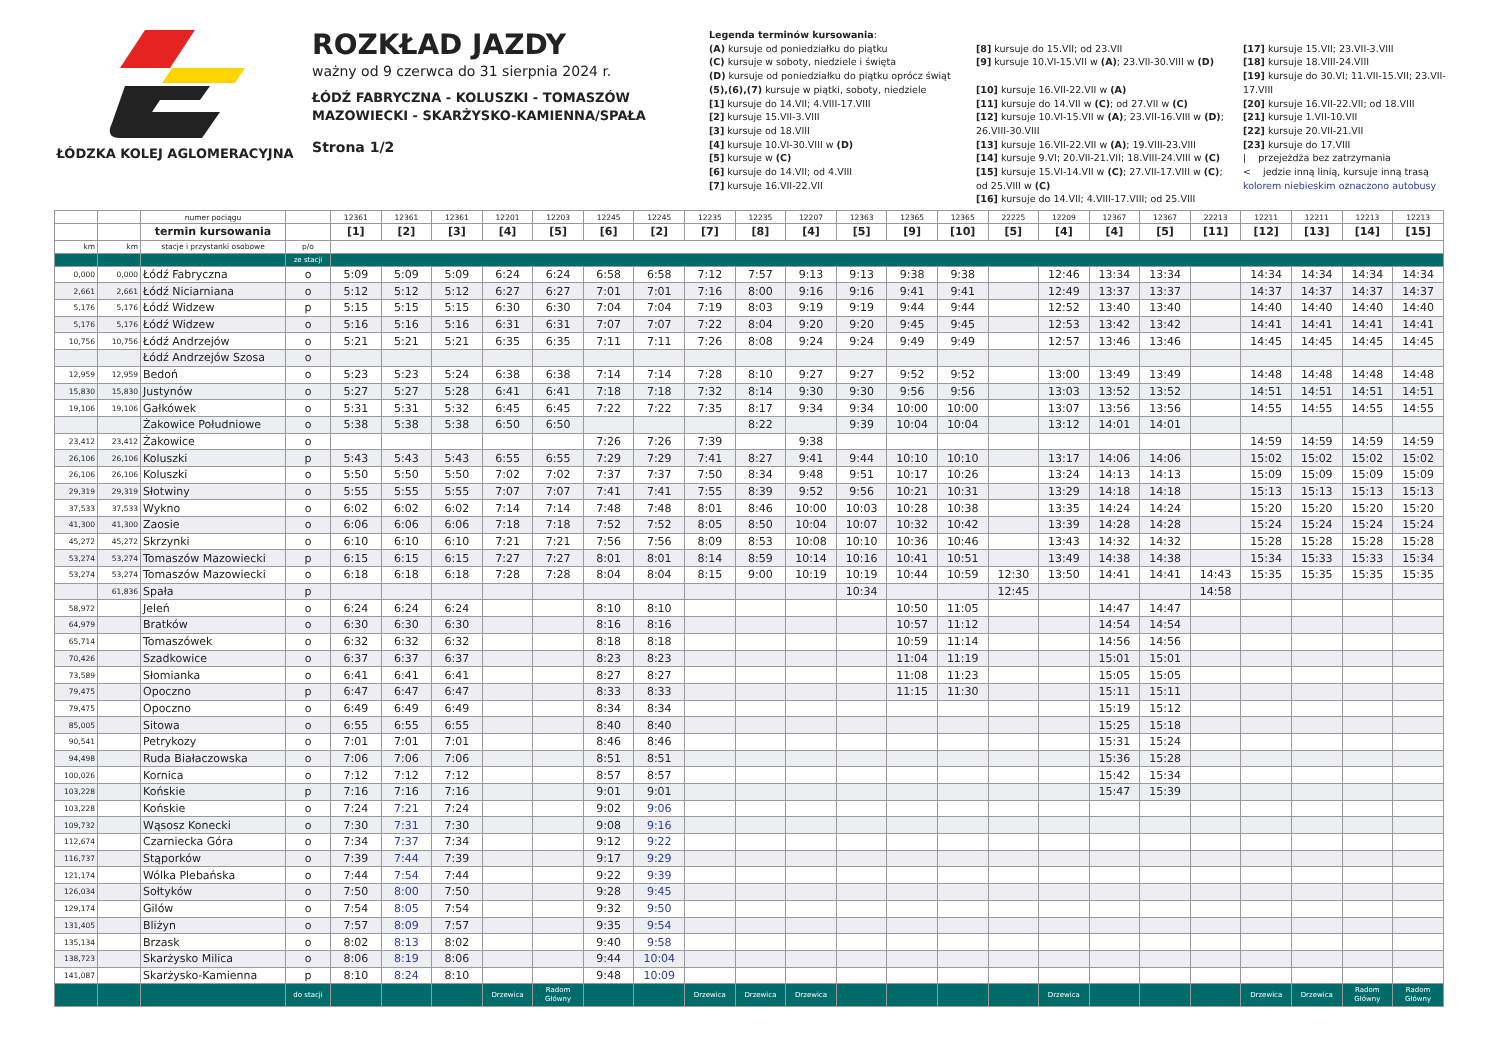ŁÓDZKA KOLEJ AGLOMERACYJNA
ROZKŁAD JAZDY
ważny od 9 czerwca do 31 sierpnia 2024 r.
ŁÓDŹ FABRYCZNA - KOLUSZKI - TOMASZÓW MAZOWIECKI - SKARŻYSKO-KAMIENNA/SPAŁA
Strona 1/2
Legenda terminów kursowania:
(A) kursuje od poniedziałku do piątku
(C) kursuje w soboty, niedziele i święta
(D) kursuje od poniedziałku do piątku oprócz świąt
(5),(6),(7) kursuje w piątki, soboty, niedziele
[1] kursuje do 14.VII; 4.VIII-17.VIII
[2] kursuje 15.VII-3.VIII
[3] kursuje od 18.VIII
[4] kursuje 10.VI-30.VIII w (D)
[5] kursuje w (C)
[6] kursuje do 14.VII; od 4.VIII
[7] kursuje 16.VII-22.VII
[8] kursuje do 15.VII; od 23.VII
[9] kursuje 10.VI-15.VII w (A); 23.VII-30.VIII w (D)
[10] kursuje 16.VII-22.VII w (A)
[11] kursuje do 14.VII w (C); od 27.VII w (C)
[12] kursuje 10.VI-15.VII w (A); 23.VII-16.VIII w (D); 26.VIII-30.VIII
[13] kursuje 16.VII-22.VII w (A); 19.VIII-23.VIII
[14] kursuje 9.VI; 20.VII-21.VII; 18.VIII-24.VIII w (C)
[15] kursuje 15.VI-14.VII w (C); 27.VII-17.VIII w (C); od 25.VIII w (C)
[16] kursuje do 14.VII; 4.VIII-17.VIII; od 25.VIII
[17] kursuje 15.VII; 23.VII-3.VIII
[18] kursuje 18.VIII-24.VIII
[19] kursuje do 30.VI; 11.VII-15.VII; 23.VII-17.VIII
[20] kursuje 16.VII-22.VII; od 18.VIII
[21] kursuje 1.VII-10.VII
[22] kursuje 20.VII-21.VII
[23] kursuje do 17.VIII
| przejeżdża bez zatrzymania
< jedzie inną linią, kursuje inną trasą
kolorem niebieskim oznaczono autobusy
| | | numer pociągu | | 12361 | 12361 | 12361 | 12201 | 12203 | 12245 | 12245 | 12235 | 12235 | 12207 | 12363 | 12365 | 12365 | 22225 | 12209 | 12367 | 12367 | 22213 | 12211 | 12211 | 12213 | 12213 |
| --- | --- | --- | --- | --- | --- | --- | --- | --- | --- | --- | --- | --- | --- | --- | --- | --- | --- | --- | --- | --- | --- | --- | --- | --- | --- |
| | | termin kursowania | | [1] | [2] | [3] | [4] | [5] | [6] | [2] | [7] | [8] | [4] | [5] | [9] | [10] | [5] | [4] | [4] | [5] | [11] | [12] | [13] | [14] | [15] |
| km | km | stacje i przystanki osobowe | p/o | | | | | | | | | | | | | | | | | | | | | | |
| | | | ze stacji | | | | | | | | | | | | | | | | | | | | | | |
| 0,000 | 0,000 | Łódź Fabryczna | o | 5:09 | 5:09 | 5:09 | 6:24 | 6:24 | 6:58 | 6:58 | 7:12 | 7:57 | 9:13 | 9:13 | 9:38 | 9:38 | | 12:46 | 13:34 | 13:34 | | 14:34 | 14:34 | 14:34 | 14:34 |
| 2,661 | 2,661 | Łódź Niciarniana | o | 5:12 | 5:12 | 5:12 | 6:27 | 6:27 | 7:01 | 7:01 | 7:16 | 8:00 | 9:16 | 9:16 | 9:41 | 9:41 | | 12:49 | 13:37 | 13:37 | | 14:37 | 14:37 | 14:37 | 14:37 |
| 5,176 | 5,176 | Łódź Widzew | p | 5:15 | 5:15 | 5:15 | 6:30 | 6:30 | 7:04 | 7:04 | 7:19 | 8:03 | 9:19 | 9:19 | 9:44 | 9:44 | | 12:52 | 13:40 | 13:40 | | 14:40 | 14:40 | 14:40 | 14:40 |
| 5,176 | 5,176 | Łódź Widzew | o | 5:16 | 5:16 | 5:16 | 6:31 | 6:31 | 7:07 | 7:07 | 7:22 | 8:04 | 9:20 | 9:20 | 9:45 | 9:45 | | 12:53 | 13:42 | 13:42 | | 14:41 | 14:41 | 14:41 | 14:41 |
| 10,756 | 10,756 | Łódź Andrzejów | o | 5:21 | 5:21 | 5:21 | 6:35 | 6:35 | 7:11 | 7:11 | 7:26 | 8:08 | 9:24 | 9:24 | 9:49 | 9:49 | | 12:57 | 13:46 | 13:46 | | 14:45 | 14:45 | 14:45 | 14:45 |
| | | Łódź Andrzejów Szosa | o | | | | | | | | | | | | | | | | | | | | | | |
| 12,959 | 12,959 | Bedoń | o | 5:23 | 5:23 | 5:24 | 6:38 | 6:38 | 7:14 | 7:14 | 7:28 | 8:10 | 9:27 | 9:27 | 9:52 | 9:52 | | 13:00 | 13:49 | 13:49 | | 14:48 | 14:48 | 14:48 | 14:48 |
| 15,830 | 15,830 | Justynów | o | 5:27 | 5:27 | 5:28 | 6:41 | 6:41 | 7:18 | 7:18 | 7:32 | 8:14 | 9:30 | 9:30 | 9:56 | 9:56 | | 13:03 | 13:52 | 13:52 | | 14:51 | 14:51 | 14:51 | 14:51 |
| 19,106 | 19,106 | Gałkówek | o | 5:31 | 5:31 | 5:32 | 6:45 | 6:45 | 7:22 | 7:22 | 7:35 | 8:17 | 9:34 | 9:34 | 10:00 | 10:00 | | 13:07 | 13:56 | 13:56 | | 14:55 | 14:55 | 14:55 | 14:55 |
| | | Żakowice Południowe | o | 5:38 | 5:38 | 5:38 | 6:50 | 6:50 | | | | 8:22 | | 9:39 | 10:04 | 10:04 | | 13:12 | 14:01 | 14:01 | | | | | |
| 23,412 | 23,412 | Żakowice | o | | | | | | 7:26 | 7:26 | 7:39 | | 9:38 | | | | | | | | | 14:59 | 14:59 | 14:59 | 14:59 |
| 26,106 | 26,106 | Koluszki | p | 5:43 | 5:43 | 5:43 | 6:55 | 6:55 | 7:29 | 7:29 | 7:41 | 8:27 | 9:41 | 9:44 | 10:10 | 10:10 | | 13:17 | 14:06 | 14:06 | | 15:02 | 15:02 | 15:02 | 15:02 |
| 26,106 | 26,106 | Koluszki | o | 5:50 | 5:50 | 5:50 | 7:02 | 7:02 | 7:37 | 7:37 | 7:50 | 8:34 | 9:48 | 9:51 | 10:17 | 10:26 | | 13:24 | 14:13 | 14:13 | | 15:09 | 15:09 | 15:09 | 15:09 |
| 29,319 | 29,319 | Słotwiny | o | 5:55 | 5:55 | 5:55 | 7:07 | 7:07 | 7:41 | 7:41 | 7:55 | 8:39 | 9:52 | 9:56 | 10:21 | 10:31 | | 13:29 | 14:18 | 14:18 | | 15:13 | 15:13 | 15:13 | 15:13 |
| 37,533 | 37,533 | Wykno | o | 6:02 | 6:02 | 6:02 | 7:14 | 7:14 | 7:48 | 7:48 | 8:01 | 8:46 | 10:00 | 10:03 | 10:28 | 10:38 | | 13:35 | 14:24 | 14:24 | | 15:20 | 15:20 | 15:20 | 15:20 |
| 41,300 | 41,300 | Zaosie | o | 6:06 | 6:06 | 6:06 | 7:18 | 7:18 | 7:52 | 7:52 | 8:05 | 8:50 | 10:04 | 10:07 | 10:32 | 10:42 | | 13:39 | 14:28 | 14:28 | | 15:24 | 15:24 | 15:24 | 15:24 |
| 45,272 | 45,272 | Skrzynki | o | 6:10 | 6:10 | 6:10 | 7:21 | 7:21 | 7:56 | 7:56 | 8:09 | 8:53 | 10:08 | 10:10 | 10:36 | 10:46 | | 13:43 | 14:32 | 14:32 | | 15:28 | 15:28 | 15:28 | 15:28 |
| 53,274 | 53,274 | Tomaszów Mazowiecki | p | 6:15 | 6:15 | 6:15 | 7:27 | 7:27 | 8:01 | 8:01 | 8:14 | 8:59 | 10:14 | 10:16 | 10:41 | 10:51 | | 13:49 | 14:38 | 14:38 | | 15:34 | 15:33 | 15:33 | 15:34 |
| 53,274 | 53,274 | Tomaszów Mazowiecki | o | 6:18 | 6:18 | 6:18 | 7:28 | 7:28 | 8:04 | 8:04 | 8:15 | 9:00 | 10:19 | 10:19 | 10:44 | 10:59 | 12:30 | 13:50 | 14:41 | 14:41 | 14:43 | 15:35 | 15:35 | 15:35 | 15:35 |
| | 61,836 | Spała | p | | | | | | | | | | | 10:34 | | | 12:45 | | | | 14:58 | | | | |
| 58,972 | | Jeleń | o | 6:24 | 6:24 | 6:24 | | | 8:10 | 8:10 | | | | | 10:50 | 11:05 | | | 14:47 | 14:47 | | | | | |
| 64,979 | | Bratków | o | 6:30 | 6:30 | 6:30 | | | 8:16 | 8:16 | | | | | 10:57 | 11:12 | | | 14:54 | 14:54 | | | | | |
| 65,714 | | Tomaszówek | o | 6:32 | 6:32 | 6:32 | | | 8:18 | 8:18 | | | | | 10:59 | 11:14 | | | 14:56 | 14:56 | | | | | |
| 70,426 | | Szadkowice | o | 6:37 | 6:37 | 6:37 | | | 8:23 | 8:23 | | | | | 11:04 | 11:19 | | | 15:01 | 15:01 | | | | | |
| 73,589 | | Słomianka | o | 6:41 | 6:41 | 6:41 | | | 8:27 | 8:27 | | | | | 11:08 | 11:23 | | | 15:05 | 15:05 | | | | | |
| 79,475 | | Opoczno | p | 6:47 | 6:47 | 6:47 | | | 8:33 | 8:33 | | | | | 11:15 | 11:30 | | | 15:11 | 15:11 | | | | | |
| 79,475 | | Opoczno | o | 6:49 | 6:49 | 6:49 | | | 8:34 | 8:34 | | | | | | | | | 15:19 | 15:12 | | | | | |
| 85,005 | | Sitowa | o | 6:55 | 6:55 | 6:55 | | | 8:40 | 8:40 | | | | | | | | | 15:25 | 15:18 | | | | | |
| 90,541 | | Petrykozy | o | 7:01 | 7:01 | 7:01 | | | 8:46 | 8:46 | | | | | | | | | 15:31 | 15:24 | | | | | |
| 94,498 | | Ruda Białaczowska | o | 7:06 | 7:06 | 7:06 | | | 8:51 | 8:51 | | | | | | | | | 15:36 | 15:28 | | | | | |
| 100,026 | | Kornica | o | 7:12 | 7:12 | 7:12 | | | 8:57 | 8:57 | | | | | | | | | 15:42 | 15:34 | | | | | |
| 103,228 | | Końskie | p | 7:16 | 7:16 | 7:16 | | | 9:01 | 9:01 | | | | | | | | | 15:47 | 15:39 | | | | | |
| 103,228 | | Końskie | o | 7:24 | 7:21 | 7:24 | | | 9:02 | 9:06 | | | | | | | | | | | | | | | |
| 109,732 | | Wąsosz Konecki | o | 7:30 | 7:31 | 7:30 | | | 9:08 | 9:16 | | | | | | | | | | | | | | | |
| 112,674 | | Czarniecka Góra | o | 7:34 | 7:37 | 7:34 | | | 9:12 | 9:22 | | | | | | | | | | | | | | | |
| 116,737 | | Stąporków | o | 7:39 | 7:44 | 7:39 | | | 9:17 | 9:29 | | | | | | | | | | | | | | | |
| 121,174 | | Wólka Plebańska | o | 7:44 | 7:54 | 7:44 | | | 9:22 | 9:39 | | | | | | | | | | | | | | | |
| 126,034 | | Sołtyków | o | 7:50 | 8:00 | 7:50 | | | 9:28 | 9:45 | | | | | | | | | | | | | | | |
| 129,174 | | Gilów | o | 7:54 | 8:05 | 7:54 | | | 9:32 | 9:50 | | | | | | | | | | | | | | | |
| 131,405 | | Bliżyn | o | 7:57 | 8:09 | 7:57 | | | 9:35 | 9:54 | | | | | | | | | | | | | | | |
| 135,134 | | Brzask | o | 8:02 | 8:13 | 8:02 | | | 9:40 | 9:58 | | | | | | | | | | | | | | | |
| 138,723 | | Skarżysko Milica | o | 8:06 | 8:19 | 8:06 | | | 9:44 | 10:04 | | | | | | | | | | | | | | | |
| 141,087 | | Skarżysko-Kamienna | p | 8:10 | 8:24 | 8:10 | | | 9:48 | 10:09 | | | | | | | | | | | | | | | |
| | | | do stacji | | | | Drzewica | Radom Główny | | | Drzewica | Drzewica | Drzewica | | | | | Drzewica | | | | Drzewica | Drzewica | Radom Główny | Radom Główny |